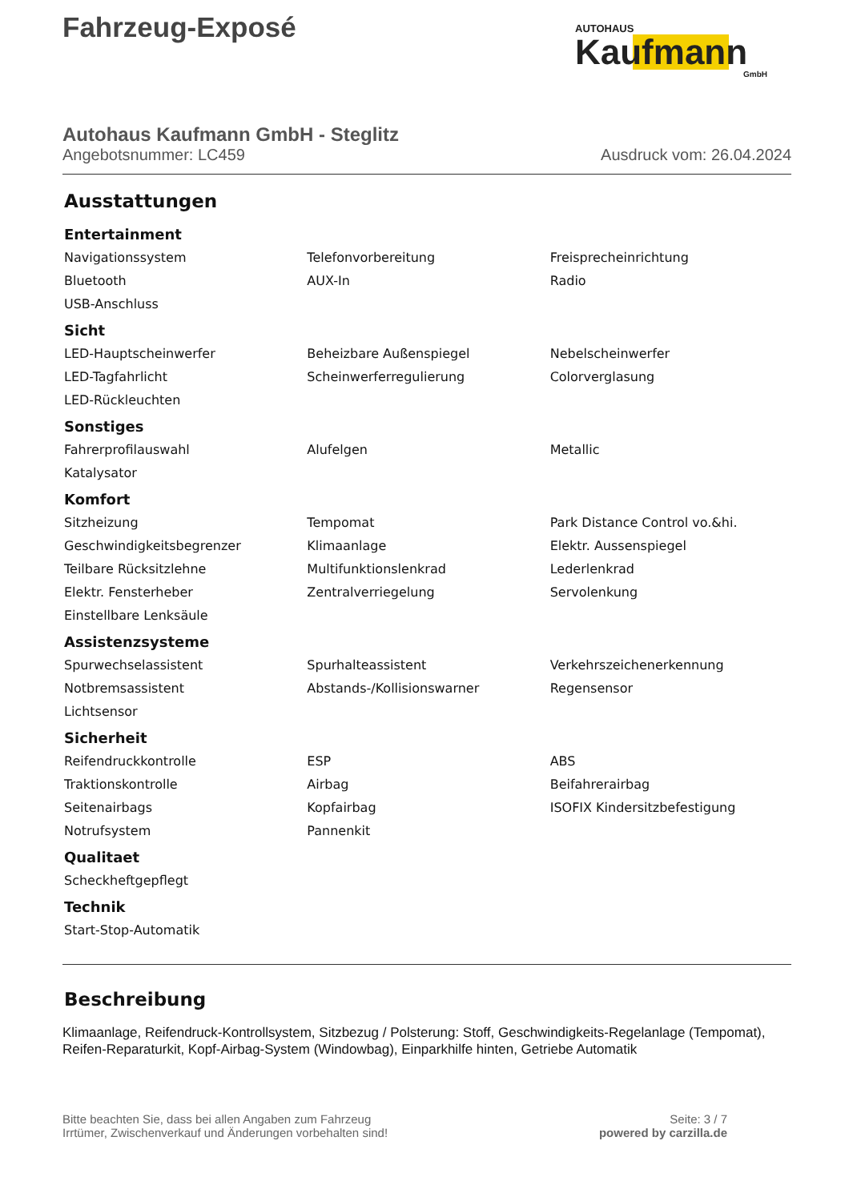Fahrzeug-Exposé
AUTOHAUS
Kaufmann
GmbH
Autohaus Kaufmann GmbH - Steglitz
Angebotsnummer: LC459 Ausdruck vom: 26.04.2024
Ausstattungen
Entertainment
| Navigationssystem | Telefonvorbereitung | Freisprecheinrichtung |
| Bluetooth | AUX-In | Radio |
| USB-Anschluss | | |
Sicht
| LED-Hauptscheinwerfer | Beheizbare Außenspiegel | Nebelscheinwerfer |
| LED-Tagfahrlicht | Scheinwerferregulierung | Colorverglasung |
| LED-Rückleuchten | | |
Sonstiges
| Fahrerprofilauswahl | Alufelgen | Metallic |
| Katalysator | | |
Komfort
| Sitzheizung | Tempomat | Park Distance Control vo.&hi. |
| Geschwindigkeitsbegrenzer | Klimaanlage | Elektr. Aussenspiegel |
| Teilbare Rücksitzlehne | Multifunktionslenkrad | Lederlenkrad |
| Elektr. Fensterheber | Zentralverriegelung | Servolenkung |
| Einstellbare Lenksäule | | |
Assistenzsysteme
| Spurwechselassistent | Spurhalteassistent | Verkehrszeichenerkennung |
| Notbremsassistent | Abstands-/Kollisionswarner | Regensensor |
| Lichtsensor | | |
Sicherheit
| Reifendruckkontrolle | ESP | ABS |
| Traktionskontrolle | Airbag | Beifahrerairbag |
| Seitenairbags | Kopfairbag | ISOFIX Kindersitzbefestigung |
| Notrufsystem | Pannenkit | |
Qualitaet
| Scheckheftgepflegt | | |
Technik
| Start-Stop-Automatik | | |
Beschreibung
Klimaanlage, Reifendruck-Kontrollsystem, Sitzbezug / Polsterung: Stoff, Geschwindigkeits-Regelanlage (Tempomat), Reifen-Reparaturkit, Kopf-Airbag-System (Windowbag), Einparkhilfe hinten, Getriebe Automatik
Bitte beachten Sie, dass bei allen Angaben zum Fahrzeug
Irrtümer, Zwischenverkauf und Änderungen vorbehalten sind!
Seite: 3 / 7
powered by carzilla.de